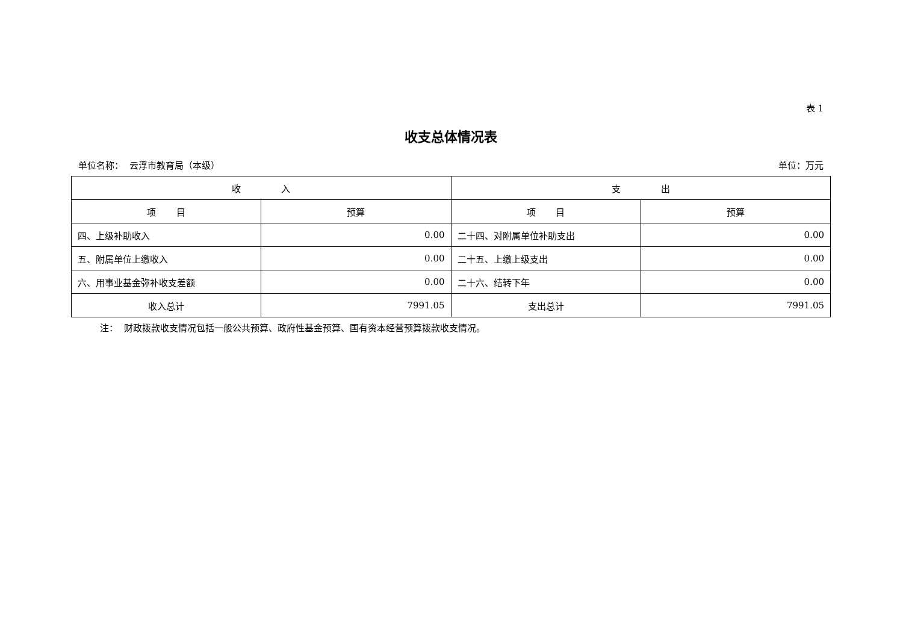表 1
收支总体情况表
单位名称： 云浮市教育局（本级） 单位：万元
| 收 入 | | 支 出 | |
| --- | --- | --- | --- |
| 项 目 | 预算 | 项 目 | 预算 |
| 四、上级补助收入 | 0.00 | 二十四、对附属单位补助支出 | 0.00 |
| 五、附属单位上缴收入 | 0.00 | 二十五、上缴上级支出 | 0.00 |
| 六、用事业基金弥补收支差额 | 0.00 | 二十六、结转下年 | 0.00 |
| 收入总计 | 7991.05 | 支出总计 | 7991.05 |
注： 财政拨款收支情况包括一般公共预算、政府性基金预算、国有资本经营预算拨款收支情况。